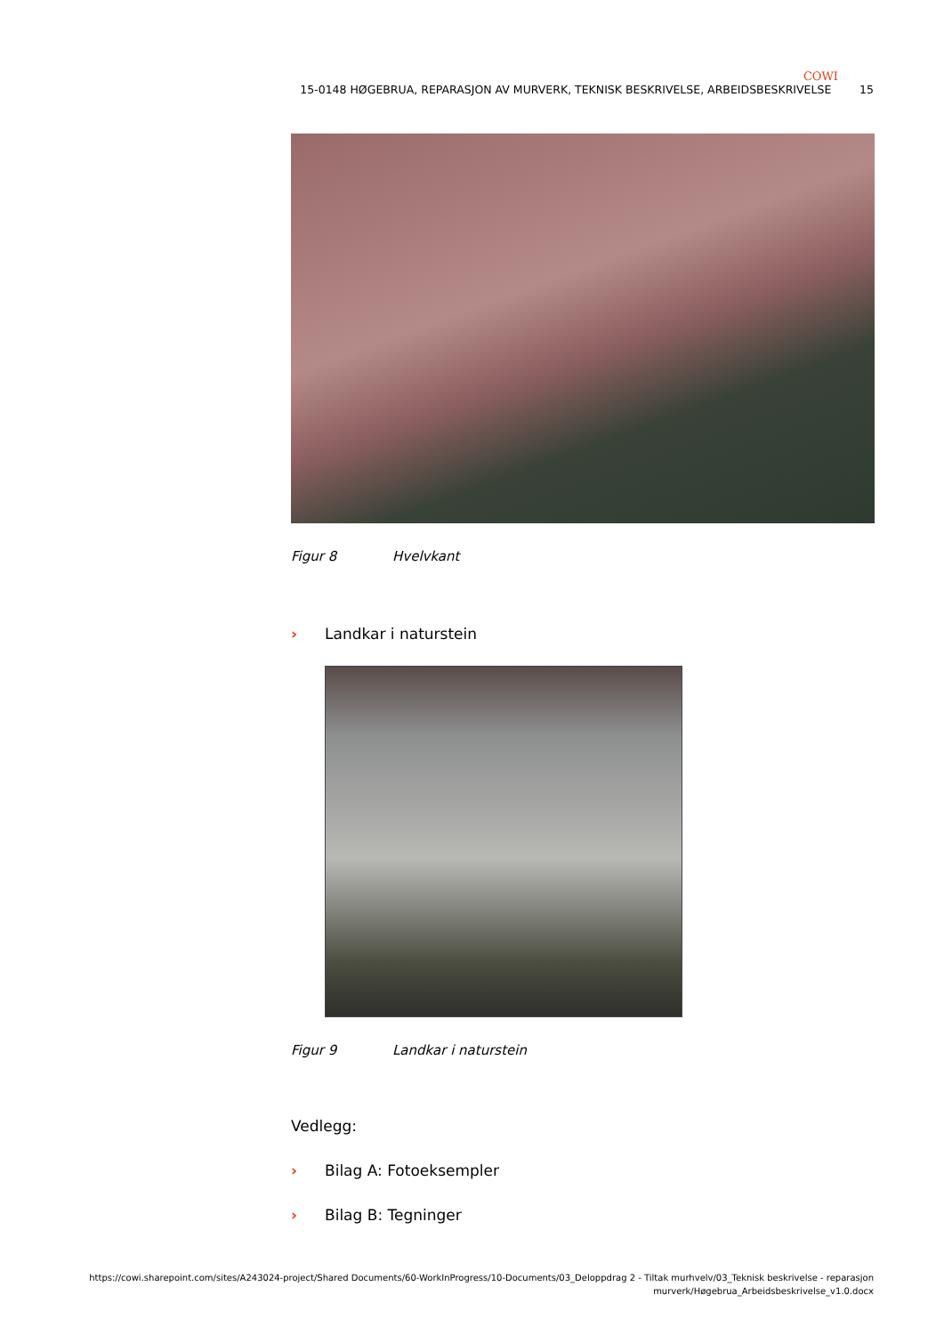COWI
15-0148 HØGEBRUA, REPARASJON AV MURVERK, TEKNISK BESKRIVELSE, ARBEIDSBESKRIVELSE 15
Figur 8 Hvelvkant
› Landkar i naturstein
Figur 9 Landkar i naturstein
Vedlegg:
› Bilag A: Fotoeksempler
› Bilag B: Tegninger
https://cowi.sharepoint.com/sites/A243024-project/Shared Documents/60-WorkInProgress/10-Documents/03_Deloppdrag 2 - Tiltak murhvelv/03_Teknisk beskrivelse - reparasjon murverk/Høgebrua_Arbeidsbeskrivelse_v1.0.docx